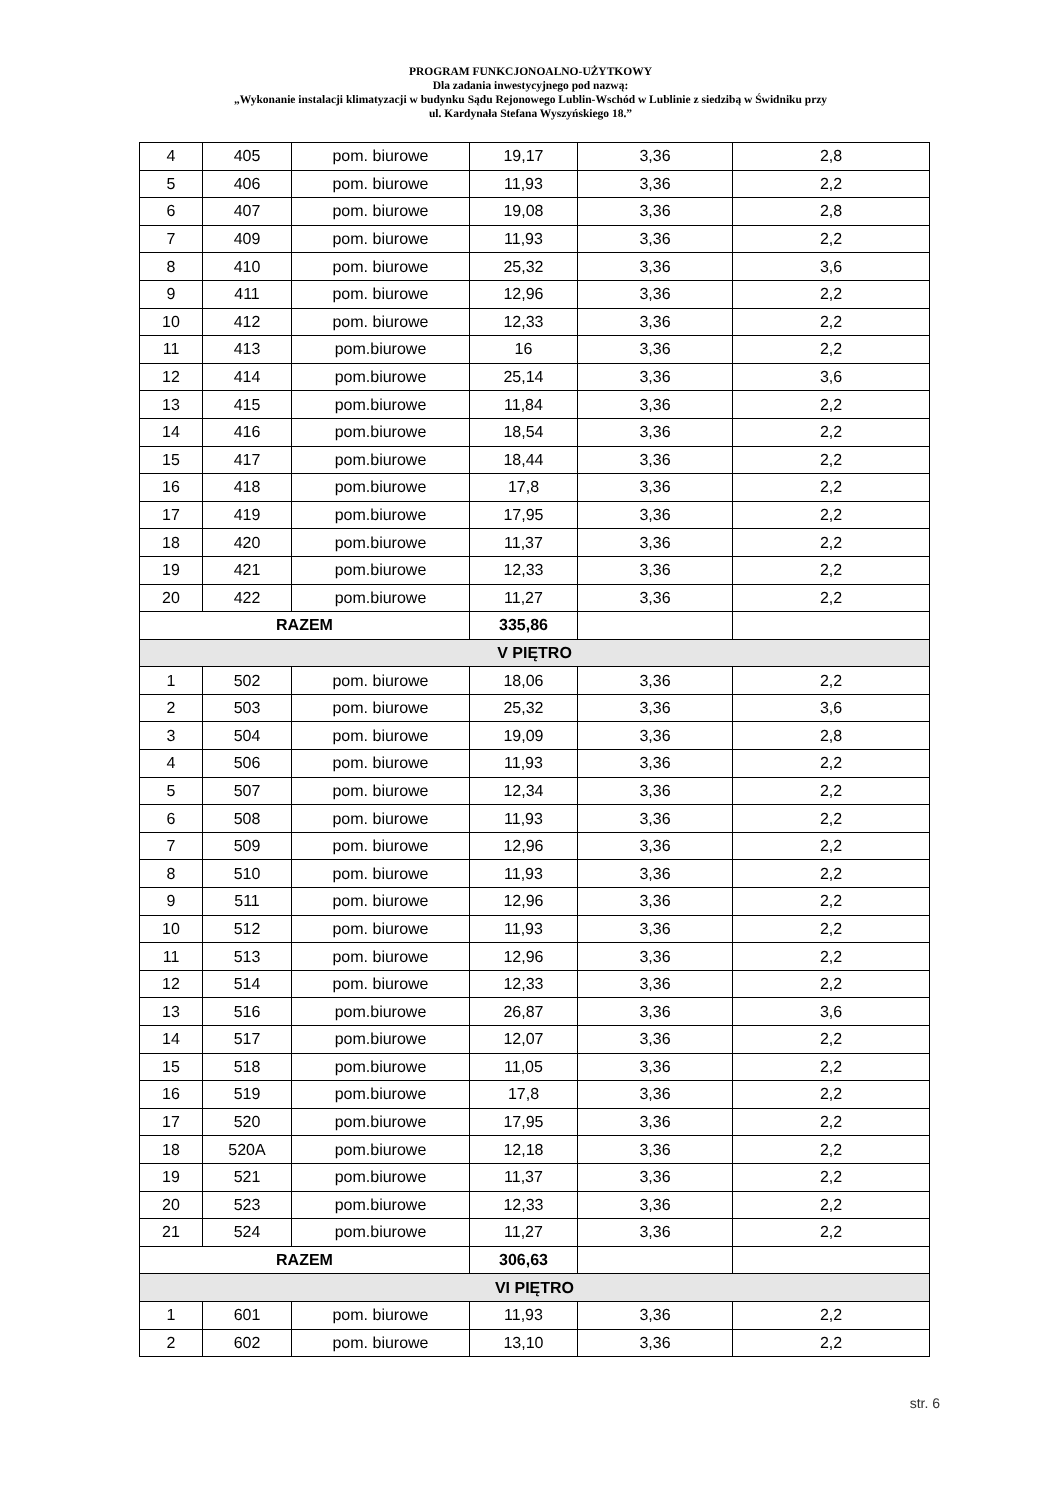PROGRAM FUNKCJONOALNO-UŻYTKOWY
Dla zadania inwestycyjnego pod nazwą:
„Wykonanie instalacji klimatyzacji w budynku Sądu Rejonowego Lublin-Wschód w Lublinie z siedzibą w Świdniku przy
ul. Kardynała Stefana Wyszyńskiego 18.”
| 4 | 405 | pom. biurowe | 19,17 | 3,36 | 2,8 |
| 5 | 406 | pom. biurowe | 11,93 | 3,36 | 2,2 |
| 6 | 407 | pom. biurowe | 19,08 | 3,36 | 2,8 |
| 7 | 409 | pom. biurowe | 11,93 | 3,36 | 2,2 |
| 8 | 410 | pom. biurowe | 25,32 | 3,36 | 3,6 |
| 9 | 411 | pom. biurowe | 12,96 | 3,36 | 2,2 |
| 10 | 412 | pom. biurowe | 12,33 | 3,36 | 2,2 |
| 11 | 413 | pom.biurowe | 16 | 3,36 | 2,2 |
| 12 | 414 | pom.biurowe | 25,14 | 3,36 | 3,6 |
| 13 | 415 | pom.biurowe | 11,84 | 3,36 | 2,2 |
| 14 | 416 | pom.biurowe | 18,54 | 3,36 | 2,2 |
| 15 | 417 | pom.biurowe | 18,44 | 3,36 | 2,2 |
| 16 | 418 | pom.biurowe | 17,8 | 3,36 | 2,2 |
| 17 | 419 | pom.biurowe | 17,95 | 3,36 | 2,2 |
| 18 | 420 | pom.biurowe | 11,37 | 3,36 | 2,2 |
| 19 | 421 | pom.biurowe | 12,33 | 3,36 | 2,2 |
| 20 | 422 | pom.biurowe | 11,27 | 3,36 | 2,2 |
| RAZEM | | | 335,86 | | |
| V PIĘTRO | | | | | |
| 1 | 502 | pom. biurowe | 18,06 | 3,36 | 2,2 |
| 2 | 503 | pom. biurowe | 25,32 | 3,36 | 3,6 |
| 3 | 504 | pom. biurowe | 19,09 | 3,36 | 2,8 |
| 4 | 506 | pom. biurowe | 11,93 | 3,36 | 2,2 |
| 5 | 507 | pom. biurowe | 12,34 | 3,36 | 2,2 |
| 6 | 508 | pom. biurowe | 11,93 | 3,36 | 2,2 |
| 7 | 509 | pom. biurowe | 12,96 | 3,36 | 2,2 |
| 8 | 510 | pom. biurowe | 11,93 | 3,36 | 2,2 |
| 9 | 511 | pom. biurowe | 12,96 | 3,36 | 2,2 |
| 10 | 512 | pom. biurowe | 11,93 | 3,36 | 2,2 |
| 11 | 513 | pom. biurowe | 12,96 | 3,36 | 2,2 |
| 12 | 514 | pom. biurowe | 12,33 | 3,36 | 2,2 |
| 13 | 516 | pom.biurowe | 26,87 | 3,36 | 3,6 |
| 14 | 517 | pom.biurowe | 12,07 | 3,36 | 2,2 |
| 15 | 518 | pom.biurowe | 11,05 | 3,36 | 2,2 |
| 16 | 519 | pom.biurowe | 17,8 | 3,36 | 2,2 |
| 17 | 520 | pom.biurowe | 17,95 | 3,36 | 2,2 |
| 18 | 520A | pom.biurowe | 12,18 | 3,36 | 2,2 |
| 19 | 521 | pom.biurowe | 11,37 | 3,36 | 2,2 |
| 20 | 523 | pom.biurowe | 12,33 | 3,36 | 2,2 |
| 21 | 524 | pom.biurowe | 11,27 | 3,36 | 2,2 |
| RAZEM | | | 306,63 | | |
| VI PIĘTRO | | | | | |
| 1 | 601 | pom. biurowe | 11,93 | 3,36 | 2,2 |
| 2 | 602 | pom. biurowe | 13,10 | 3,36 | 2,2 |
str. 6